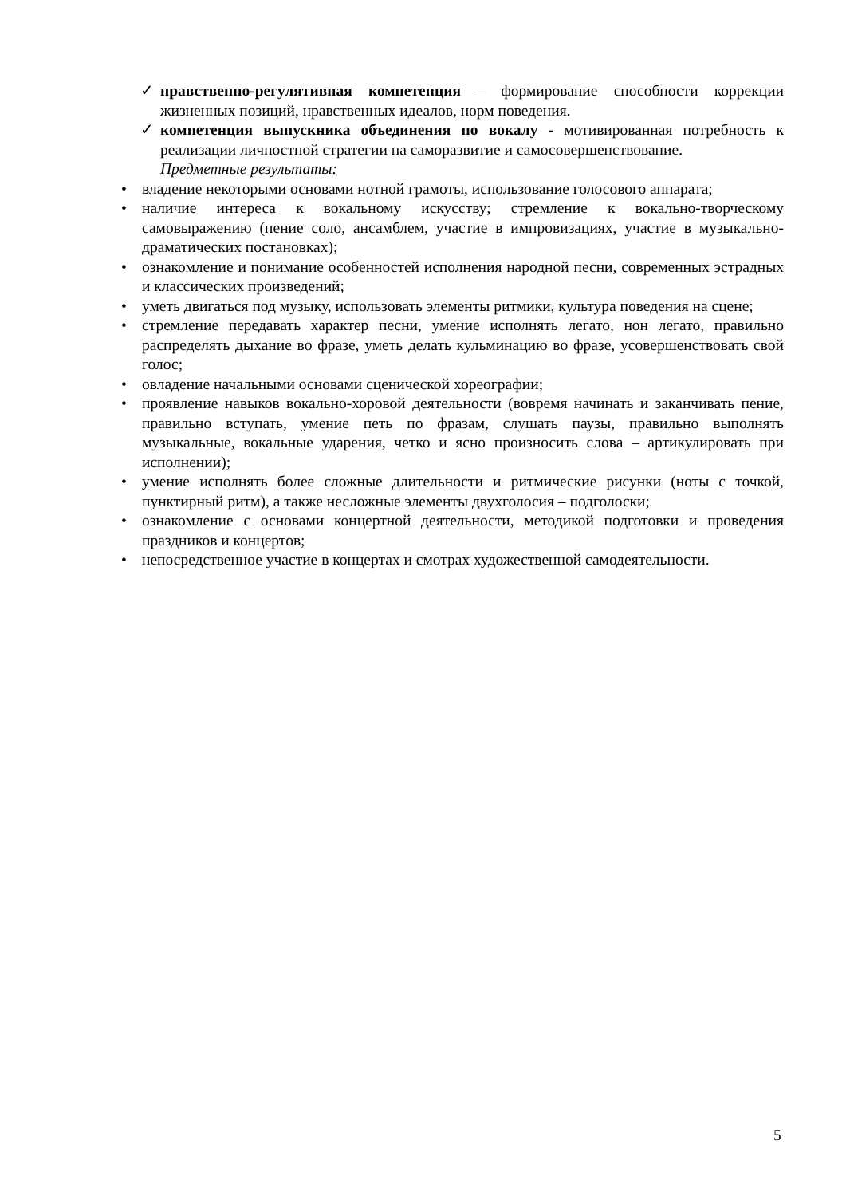✓ нравственно-регулятивная компетенция – формирование способности коррекции жизненных позиций, нравственных идеалов, норм поведения.
✓ компетенция выпускника объединения по вокалу - мотивированная потребность к реализации личностной стратегии на саморазвитие и самосовершенствование.
Предметные результаты:
• владение некоторыми основами нотной грамоты, использование голосового аппарата;
• наличие интереса к вокальному искусству; стремление к вокально-творческому самовыражению (пение соло, ансамблем, участие в импровизациях, участие в музыкально-драматических постановках);
• ознакомление и понимание особенностей исполнения народной песни, современных эстрадных и классических произведений;
• уметь двигаться под музыку, использовать элементы ритмики, культура поведения на сцене;
• стремление передавать характер песни, умение исполнять легато, нон легато, правильно распределять дыхание во фразе, уметь делать кульминацию во фразе, усовершенствовать свой голос;
• овладение начальными основами сценической хореографии;
• проявление навыков вокально-хоровой деятельности (вовремя начинать и заканчивать пение, правильно вступать, умение петь по фразам, слушать паузы, правильно выполнять музыкальные, вокальные ударения, четко и ясно произносить слова – артикулировать при исполнении);
• умение исполнять более сложные длительности и ритмические рисунки (ноты с точкой, пунктирный ритм), а также несложные элементы двухголосия – подголоски;
• ознакомление с основами концертной деятельности, методикой подготовки и проведения праздников и концертов;
• непосредственное участие в концертах и смотрах художественной самодеятельности.
5